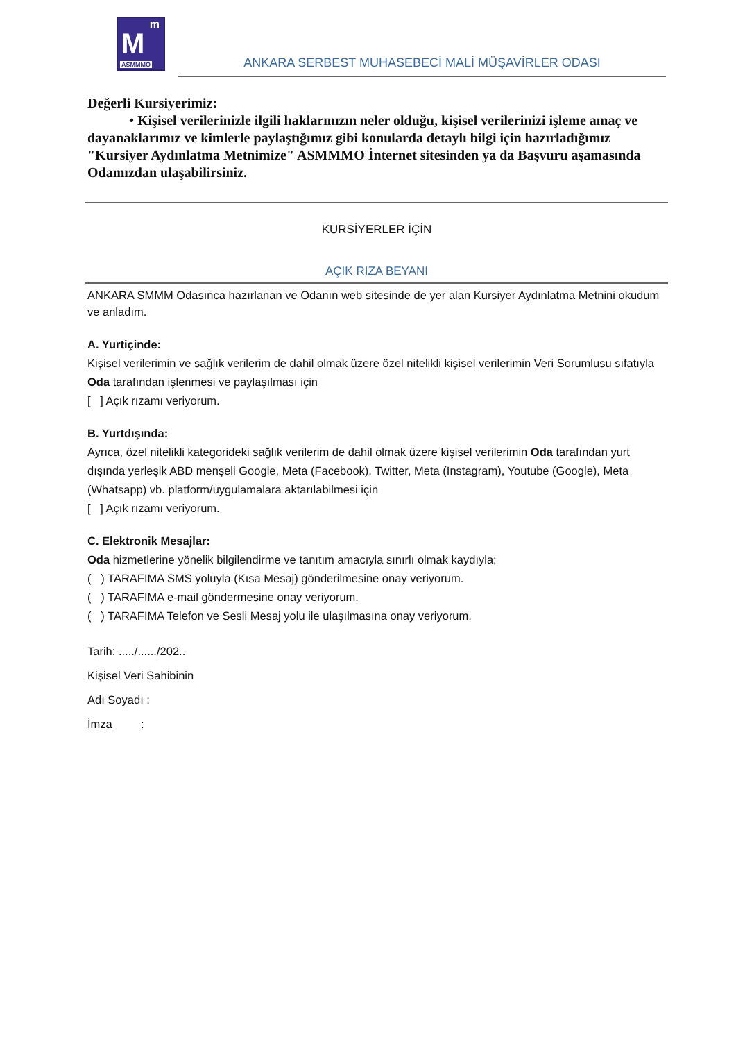M
m
ASMMMO
ANKARA SERBEST MUHASEBECİ MALİ MÜŞAVİRLER ODASI
Değerli Kursiyerimiz:
• Kişisel verilerinizle ilgili haklarınızın neler olduğu, kişisel verilerinizi işleme amaç ve dayanaklarımız ve kimlerle paylaştığımız gibi konularda detaylı bilgi için hazırladığımız "Kursiyer Aydınlatma Metnimize" ASMMMO İnternet sitesinden ya da Başvuru aşamasında Odamızdan ulaşabilirsiniz.
KURSİYERLER İÇİN
AÇIK RIZA BEYANI
ANKARA SMMM Odasınca hazırlanan ve Odanın web sitesinde de yer alan Kursiyer Aydınlatma Metnini okudum ve anladım.
A. Yurtiçinde:
Kişisel verilerimin ve sağlık verilerim de dahil olmak üzere özel nitelikli kişisel verilerimin Veri Sorumlusu sıfatıyla Oda tarafından işlenmesi ve paylaşılması için
[ ] Açık rızamı veriyorum.
B. Yurtdışında:
Ayrıca, özel nitelikli kategorideki sağlık verilerim de dahil olmak üzere kişisel verilerimin Oda tarafından yurt dışında yerleşik ABD menşeli Google, Meta (Facebook), Twitter, Meta (Instagram), Youtube (Google), Meta (Whatsapp) vb. platform/uygulamalara aktarılabilmesi için
[ ] Açık rızamı veriyorum.
C. Elektronik Mesajlar:
Oda hizmetlerine yönelik bilgilendirme ve tanıtım amacıyla sınırlı olmak kaydıyla;
( ) TARAFIMA SMS yoluyla (Kısa Mesaj) gönderilmesine onay veriyorum.
( ) TARAFIMA e-mail göndermesine onay veriyorum.
( ) TARAFIMA Telefon ve Sesli Mesaj yolu ile ulaşılmasına onay veriyorum.
Tarih: ...../....../202..
Kişisel Veri Sahibinin
Adı Soyadı :
İmza :